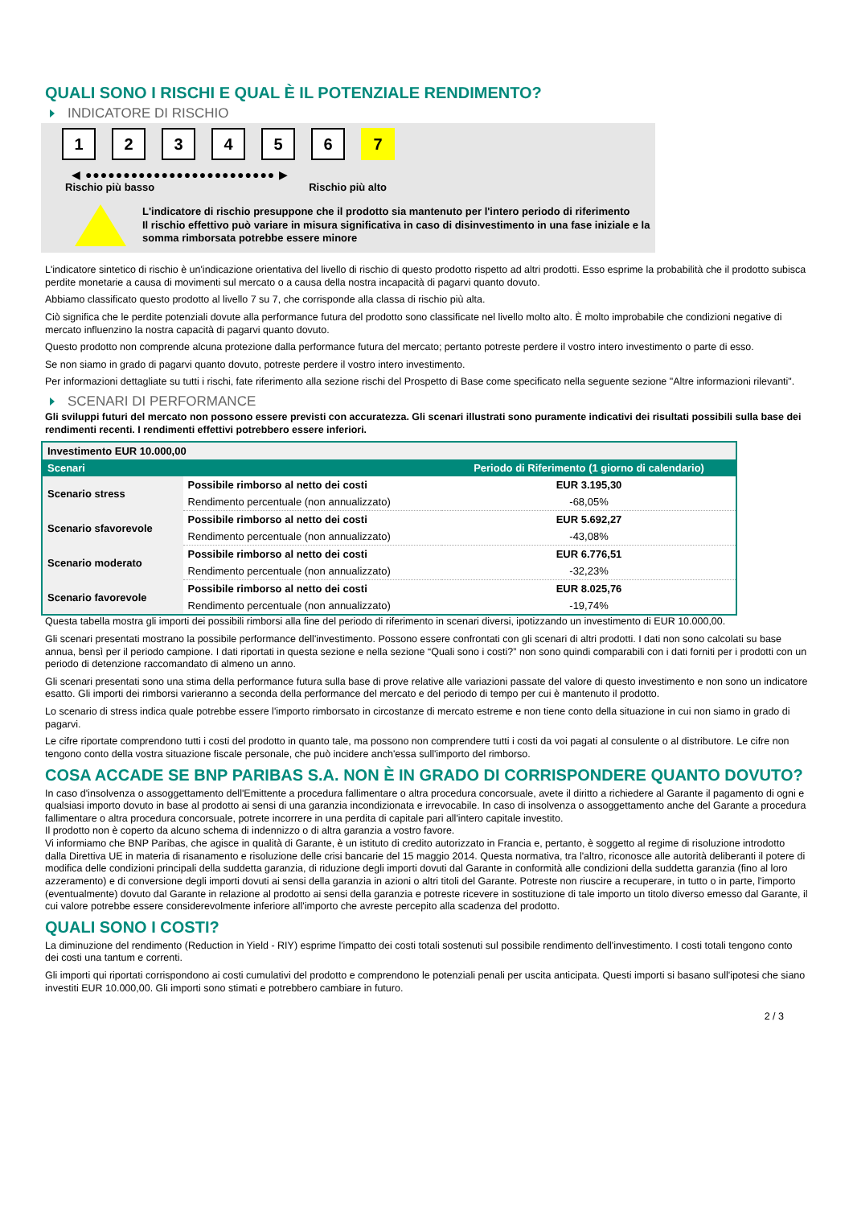QUALI SONO I RISCHI E QUAL È IL POTENZIALE RENDIMENTO?
INDICATORE DI RISCHIO
123456 7
◀ ●●●●●●●●●●●●●●●●●●●●●●●●● ▶
Rischio più basso Rischio più alto
L'indicatore di rischio presuppone che il prodotto sia mantenuto per l'intero periodo di riferimento
Il rischio effettivo può variare in misura significativa in caso di disinvestimento in una fase iniziale e la somma rimborsata potrebbe essere minore
L'indicatore sintetico di rischio è un'indicazione orientativa del livello di rischio di questo prodotto rispetto ad altri prodotti. Esso esprime la probabilità che il prodotto subisca perdite monetarie a causa di movimenti sul mercato o a causa della nostra incapacità di pagarvi quanto dovuto.
Abbiamo classificato questo prodotto al livello 7 su 7, che corrisponde alla classa di rischio più alta.
Ciò significa che le perdite potenziali dovute alla performance futura del prodotto sono classificate nel livello molto alto. È molto improbabile che condizioni negative di mercato influenzino la nostra capacità di pagarvi quanto dovuto.
Questo prodotto non comprende alcuna protezione dalla performance futura del mercato; pertanto potreste perdere il vostro intero investimento o parte di esso.
Se non siamo in grado di pagarvi quanto dovuto, potreste perdere il vostro intero investimento.
Per informazioni dettagliate su tutti i rischi, fate riferimento alla sezione rischi del Prospetto di Base come specificato nella seguente sezione "Altre informazioni rilevanti".
SCENARI DI PERFORMANCE
Gli sviluppi futuri del mercato non possono essere previsti con accuratezza. Gli scenari illustrati sono puramente indicativi dei risultati possibili sulla base dei rendimenti recenti. I rendimenti effettivi potrebbero essere inferiori.
| Investimento EUR 10.000,00 | | |
| Scenari | | Periodo di Riferimento (1 giorno di calendario) |
| Scenario stress | Possibile rimborso al netto dei costi | EUR 3.195,30 |
| | Rendimento percentuale (non annualizzato) | -68,05% |
| Scenario sfavorevole | Possibile rimborso al netto dei costi | EUR 5.692,27 |
| | Rendimento percentuale (non annualizzato) | -43,08% |
| Scenario moderato | Possibile rimborso al netto dei costi | EUR 6.776,51 |
| | Rendimento percentuale (non annualizzato) | -32,23% |
| Scenario favorevole | Possibile rimborso al netto dei costi | EUR 8.025,76 |
| | Rendimento percentuale (non annualizzato) | -19,74% |
Questa tabella mostra gli importi dei possibili rimborsi alla fine del periodo di riferimento in scenari diversi, ipotizzando un investimento di EUR 10.000,00.
Gli scenari presentati mostrano la possibile performance dell'investimento. Possono essere confrontati con gli scenari di altri prodotti. I dati non sono calcolati su base annua, bensì per il periodo campione. I dati riportati in questa sezione e nella sezione “Quali sono i costi?” non sono quindi comparabili con i dati forniti per i prodotti con un periodo di detenzione raccomandato di almeno un anno.
Gli scenari presentati sono una stima della performance futura sulla base di prove relative alle variazioni passate del valore di questo investimento e non sono un indicatore esatto. Gli importi dei rimborsi varieranno a seconda della performance del mercato e del periodo di tempo per cui è mantenuto il prodotto.
Lo scenario di stress indica quale potrebbe essere l'importo rimborsato in circostanze di mercato estreme e non tiene conto della situazione in cui non siamo in grado di pagarvi.
Le cifre riportate comprendono tutti i costi del prodotto in quanto tale, ma possono non comprendere tutti i costi da voi pagati al consulente o al distributore. Le cifre non tengono conto della vostra situazione fiscale personale, che può incidere anch'essa sull'importo del rimborso.
COSA ACCADE SE BNP PARIBAS S.A. NON È IN GRADO DI CORRISPONDERE QUANTO DOVUTO?
In caso d'insolvenza o assoggettamento dell'Emittente a procedura fallimentare o altra procedura concorsuale, avete il diritto a richiedere al Garante il pagamento di ogni e qualsiasi importo dovuto in base al prodotto ai sensi di una garanzia incondizionata e irrevocabile. In caso di insolvenza o assoggettamento anche del Garante a procedura fallimentare o altra procedura concorsuale, potrete incorrere in una perdita di capitale pari all'intero capitale investito.
Il prodotto non è coperto da alcuno schema di indennizzo o di altra garanzia a vostro favore.
Vi informiamo che BNP Paribas, che agisce in qualità di Garante, è un istituto di credito autorizzato in Francia e, pertanto, è soggetto al regime di risoluzione introdotto dalla Direttiva UE in materia di risanamento e risoluzione delle crisi bancarie del 15 maggio 2014. Questa normativa, tra l'altro, riconosce alle autorità deliberanti il potere di modifica delle condizioni principali della suddetta garanzia, di riduzione degli importi dovuti dal Garante in conformità alle condizioni della suddetta garanzia (fino al loro azzeramento) e di conversione degli importi dovuti ai sensi della garanzia in azioni o altri titoli del Garante. Potreste non riuscire a recuperare, in tutto o in parte, l'importo (eventualmente) dovuto dal Garante in relazione al prodotto ai sensi della garanzia e potreste ricevere in sostituzione di tale importo un titolo diverso emesso dal Garante, il cui valore potrebbe essere considerevolmente inferiore all'importo che avreste percepito alla scadenza del prodotto.
QUALI SONO I COSTI?
La diminuzione del rendimento (Reduction in Yield - RIY) esprime l'impatto dei costi totali sostenuti sul possibile rendimento dell'investimento. I costi totali tengono conto dei costi una tantum e correnti.
Gli importi qui riportati corrispondono ai costi cumulativi del prodotto e comprendono le potenziali penali per uscita anticipata. Questi importi si basano sull'ipotesi che siano investiti EUR 10.000,00. Gli importi sono stimati e potrebbero cambiare in futuro.
2 / 3